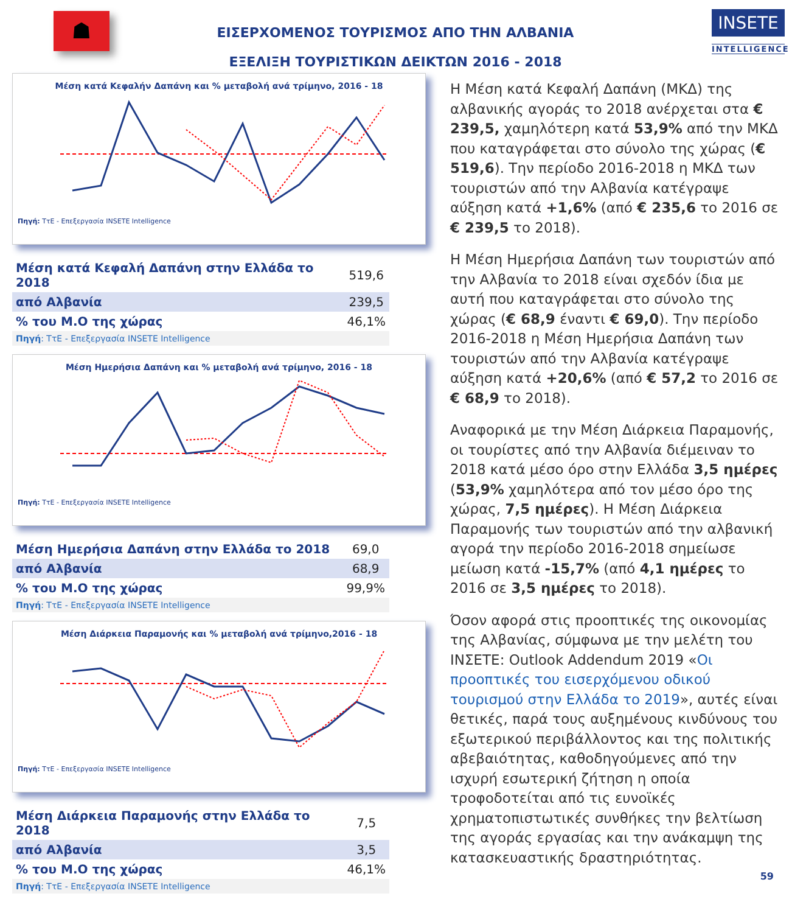☗
ΕΙΣΕΡΧΟΜΕΝΟΣ ΤΟΥΡΙΣΜΟΣ ΑΠΟ ΤΗΝ ΑΛΒΑΝΙΑ
ΕΞΕΛΙΞΗ ΤΟΥΡΙΣΤΙΚΩΝ ΔΕΙΚΤΩΝ 2016 - 2018
INSETE
INTELLIGENCE
Μέση κατά Κεφαλήν Δαπάνη και % μεταβολή ανά τρίμηνο, 2016 - 18
Πηγή: ΤτΕ - Επεξεργασία INSETE Intelligence
| Μέση κατά Κεφαλή Δαπάνη στην Ελλάδα το 2018 | 519,6 |
| από Αλβανία | 239,5 |
| % του Μ.Ο της χώρας | 46,1% |
| Πηγή : ΤτΕ - Επεξεργασία INSETE Intelligence | |
Μέση Ημερήσια Δαπάνη και % μεταβολή ανά τρίμηνο, 2016 - 18
Πηγή: ΤτΕ - Επεξεργασία INSETE Intelligence
| Μέση Ημερήσια Δαπάνη στην Ελλάδα το 2018 | 69,0 |
| από Αλβανία | 68,9 |
| % του Μ.Ο της χώρας | 99,9% |
| Πηγή : ΤτΕ - Επεξεργασία INSETE Intelligence | |
Μέση Διάρκεια Παραμονής και % μεταβολή ανά τρίμηνο,2016 - 18
Πηγή: ΤτΕ - Επεξεργασία INSETE Intelligence
| Μέση Διάρκεια Παραμονής στην Ελλάδα το 2018 | 7,5 |
| από Αλβανία | 3,5 |
| % του Μ.Ο της χώρας | 46,1% |
| Πηγή : ΤτΕ - Επεξεργασία INSETE Intelligence | |
Η Μέση κατά Κεφαλή Δαπάνη (ΜΚΔ) της αλβανικής αγοράς το 2018 ανέρχεται στα € 239,5, χαμηλότερη κατά 53,9% από την ΜΚΔ που καταγράφεται στο σύνολο της χώρας (€ 519,6). Την περίοδο 2016-2018 η ΜΚΔ των τουριστών από την Αλβανία κατέγραψε αύξηση κατά +1,6% (από € 235,6 το 2016 σε € 239,5 το 2018).
Η Μέση Ημερήσια Δαπάνη των τουριστών από την Αλβανία το 2018 είναι σχεδόν ίδια με αυτή που καταγράφεται στο σύνολο της χώρας (€ 68,9 έναντι € 69,0). Την περίοδο 2016-2018 η Μέση Ημερήσια Δαπάνη των τουριστών από την Αλβανία κατέγραψε αύξηση κατά +20,6% (από € 57,2 το 2016 σε € 68,9 το 2018).
Αναφορικά με την Μέση Διάρκεια Παραμονής, οι τουρίστες από την Αλβανία διέμειναν το 2018 κατά μέσο όρο στην Ελλάδα 3,5 ημέρες (53,9% χαμηλότερα από τον μέσο όρο της χώρας, 7,5 ημέρες). Η Μέση Διάρκεια Παραμονής των τουριστών από την αλβανική αγορά την περίοδο 2016-2018 σημείωσε μείωση κατά -15,7% (από 4,1 ημέρες το 2016 σε 3,5 ημέρες το 2018).
Όσον αφορά στις προοπτικές της οικονομίας της Αλβανίας, σύμφωνα με την μελέτη του ΙΝΣΕΤΕ: Outlook Addendum 2019 «Οι προοπτικές του εισερχόμενου οδικού τουρισμού στην Ελλάδα το 2019», αυτές είναι θετικές, παρά τους αυξημένους κινδύνους του εξωτερικού περιβάλλοντος και της πολιτικής αβεβαιότητας, καθοδηγούμενες από την ισχυρή εσωτερική ζήτηση η οποία τροφοδοτείται από τις ευνοϊκές χρηματοπιστωτικές συνθήκες την βελτίωση της αγοράς εργασίας και την ανάκαμψη της κατασκευαστικής δραστηριότητας.
59